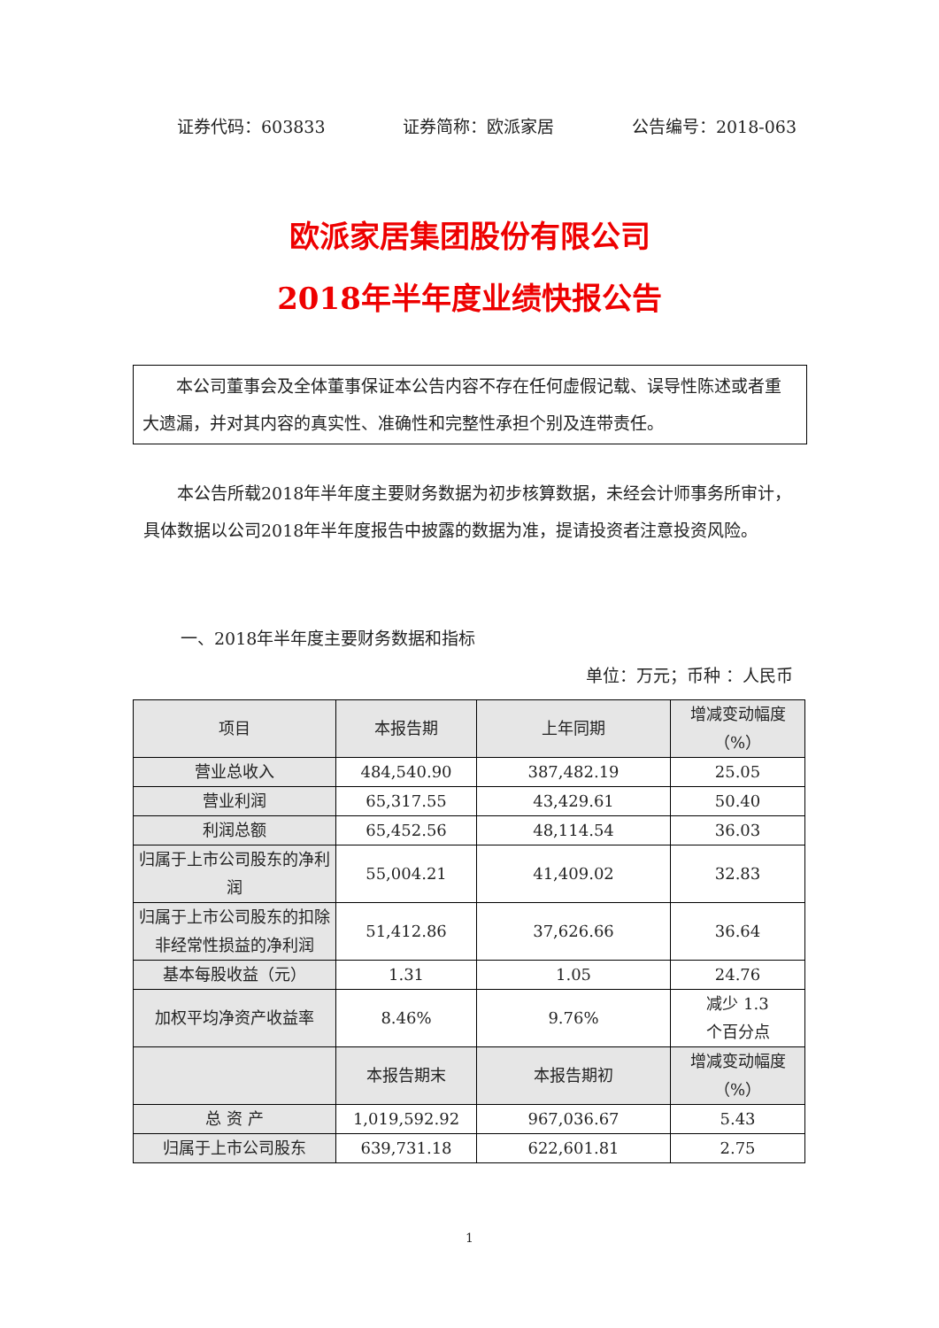证券代码：603833 证券简称：欧派家居 公告编号：2018-063
欧派家居集团股份有限公司
2018年半年度业绩快报公告
  本公司董事会及全体董事保证本公告内容不存在任何虚假记载、误导性陈述或者重大遗漏，并对其内容的真实性、准确性和完整性承担个别及连带责任。
  本公告所载2018年半年度主要财务数据为初步核算数据，未经会计师事务所审计，具体数据以公司2018年半年度报告中披露的数据为准，提请投资者注意投资风险。
一、2018年半年度主要财务数据和指标
单位：万元；币种 ：人民币
| 项目 | 本报告期 | 上年同期 | 增减变动幅度（%） |
| --- | --- | --- | --- |
| 营业总收入 | 484,540.90 | 387,482.19 | 25.05 |
| 营业利润 | 65,317.55 | 43,429.61 | 50.40 |
| 利润总额 | 65,452.56 | 48,114.54 | 36.03 |
| 归属于上市公司股东的净利润 | 55,004.21 | 41,409.02 | 32.83 |
| 归属于上市公司股东的扣除非经常性损益的净利润 | 51,412.86 | 37,626.66 | 36.64 |
| 基本每股收益（元） | 1.31 | 1.05 | 24.76 |
| 加权平均净资产收益率 | 8.46% | 9.76% | 减少 1.3 个百分点 |
| | 本报告期末 | 本报告期初 | 增减变动幅度（%） |
| 总 资 产 | 1,019,592.92 | 967,036.67 | 5.43 |
| 归属于上市公司股东 | 639,731.18 | 622,601.81 | 2.75 |
1